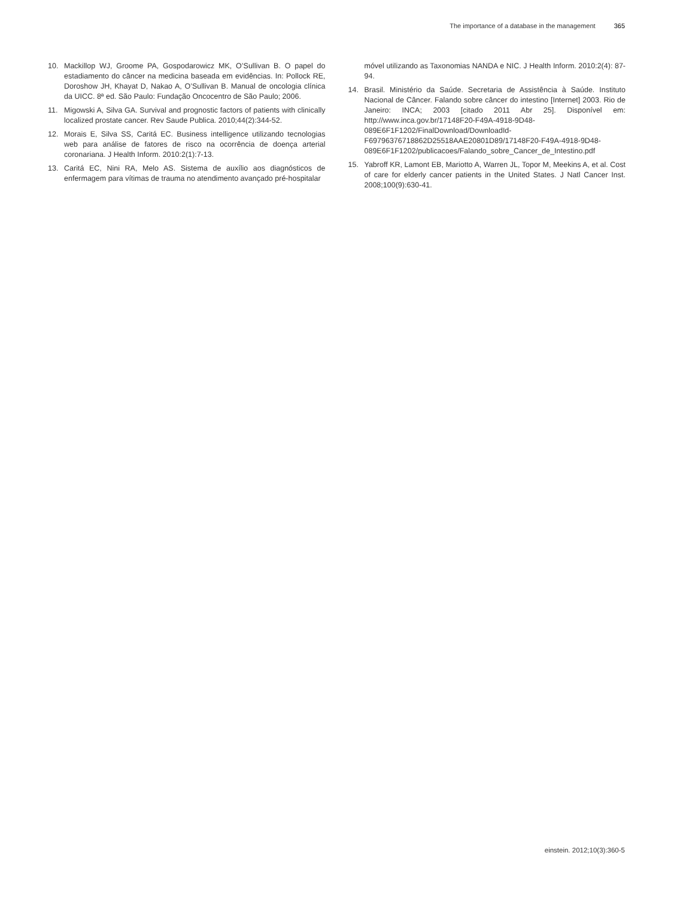The importance of a database in the management 365
10. Mackillop WJ, Groome PA, Gospodarowicz MK, O’Sullivan B. O papel do estadiamento do câncer na medicina baseada em evidências. In: Pollock RE, Doroshow JH, Khayat D, Nakao A, O’Sullivan B. Manual de oncologia clínica da UICC. 8ª ed. São Paulo: Fundação Oncocentro de São Paulo; 2006.
11. Migowski A, Silva GA. Survival and prognostic factors of patients with clinically localized prostate cancer. Rev Saude Publica. 2010;44(2):344-52.
12. Morais E, Silva SS, Caritá EC. Business intelligence utilizando tecnologias web para análise de fatores de risco na ocorrência de doença arterial coronariana. J Health Inform. 2010:2(1):7-13.
13. Caritá EC, Nini RA, Melo AS. Sistema de auxílio aos diagnósticos de enfermagem para vítimas de trauma no atendimento avançado pré-hospitalar
móvel utilizando as Taxonomias NANDA e NIC. J Health Inform. 2010:2(4): 87-94.
14. Brasil. Ministério da Saúde. Secretaria de Assistência à Saúde. Instituto Nacional de Câncer. Falando sobre câncer do intestino [Internet] 2003. Rio de Janeiro: INCA; 2003 [citado 2011 Abr 25]. Disponível em: http://www.inca.gov.br/17148F20-F49A-4918-9D48-089E6F1F1202/FinalDownload/DownloadId-F69796376718862D25518AAE20801D89/17148F20-F49A-4918-9D48-089E6F1F1202/publicacoes/Falando_sobre_Cancer_de_Intestino.pdf
15. Yabroff KR, Lamont EB, Mariotto A, Warren JL, Topor M, Meekins A, et al. Cost of care for elderly cancer patients in the United States. J Natl Cancer Inst. 2008;100(9):630-41.
einstein. 2012;10(3):360-5